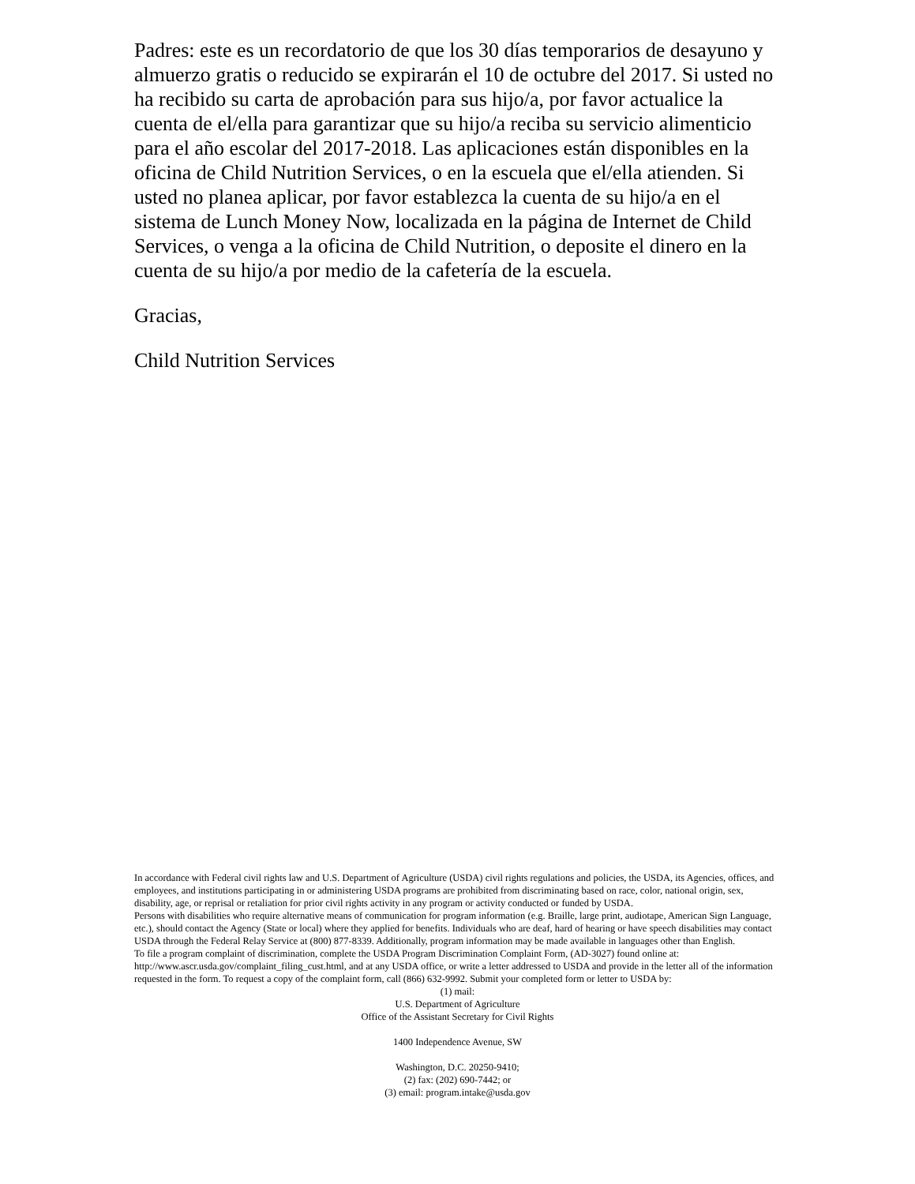Padres: este es un recordatorio de que los 30 días temporarios de desayuno y almuerzo gratis o reducido se expirarán el 10 de octubre del 2017. Si usted no ha recibido su carta de aprobación para sus hijo/a, por favor actualice la cuenta de el/ella para garantizar que su hijo/a reciba su servicio alimenticio para el año escolar del 2017-2018. Las aplicaciones están disponibles en la oficina de Child Nutrition Services, o en la escuela que el/ella atienden. Si usted no planea aplicar, por favor establezca la cuenta de su hijo/a en el sistema de Lunch Money Now, localizada en la página de Internet de Child Services, o venga a la oficina de Child Nutrition, o deposite el dinero en la cuenta de su hijo/a por medio de la cafetería de la escuela.
Gracias,
Child Nutrition Services
In accordance with Federal civil rights law and U.S. Department of Agriculture (USDA) civil rights regulations and policies, the USDA, its Agencies, offices, and employees, and institutions participating in or administering USDA programs are prohibited from discriminating based on race, color, national origin, sex, disability, age, or reprisal or retaliation for prior civil rights activity in any program or activity conducted or funded by USDA.
Persons with disabilities who require alternative means of communication for program information (e.g. Braille, large print, audiotape, American Sign Language, etc.), should contact the Agency (State or local) where they applied for benefits. Individuals who are deaf, hard of hearing or have speech disabilities may contact USDA through the Federal Relay Service at (800) 877-8339. Additionally, program information may be made available in languages other than English.
To file a program complaint of discrimination, complete the USDA Program Discrimination Complaint Form, (AD-3027) found online at: http://www.ascr.usda.gov/complaint_filing_cust.html, and at any USDA office, or write a letter addressed to USDA and provide in the letter all of the information requested in the form. To request a copy of the complaint form, call (866) 632-9992. Submit your completed form or letter to USDA by:
(1) mail:
U.S. Department of Agriculture
Office of the Assistant Secretary for Civil Rights
1400 Independence Avenue, SW
Washington, D.C. 20250-9410;
(2) fax: (202) 690-7442; or
(3) email: program.intake@usda.gov